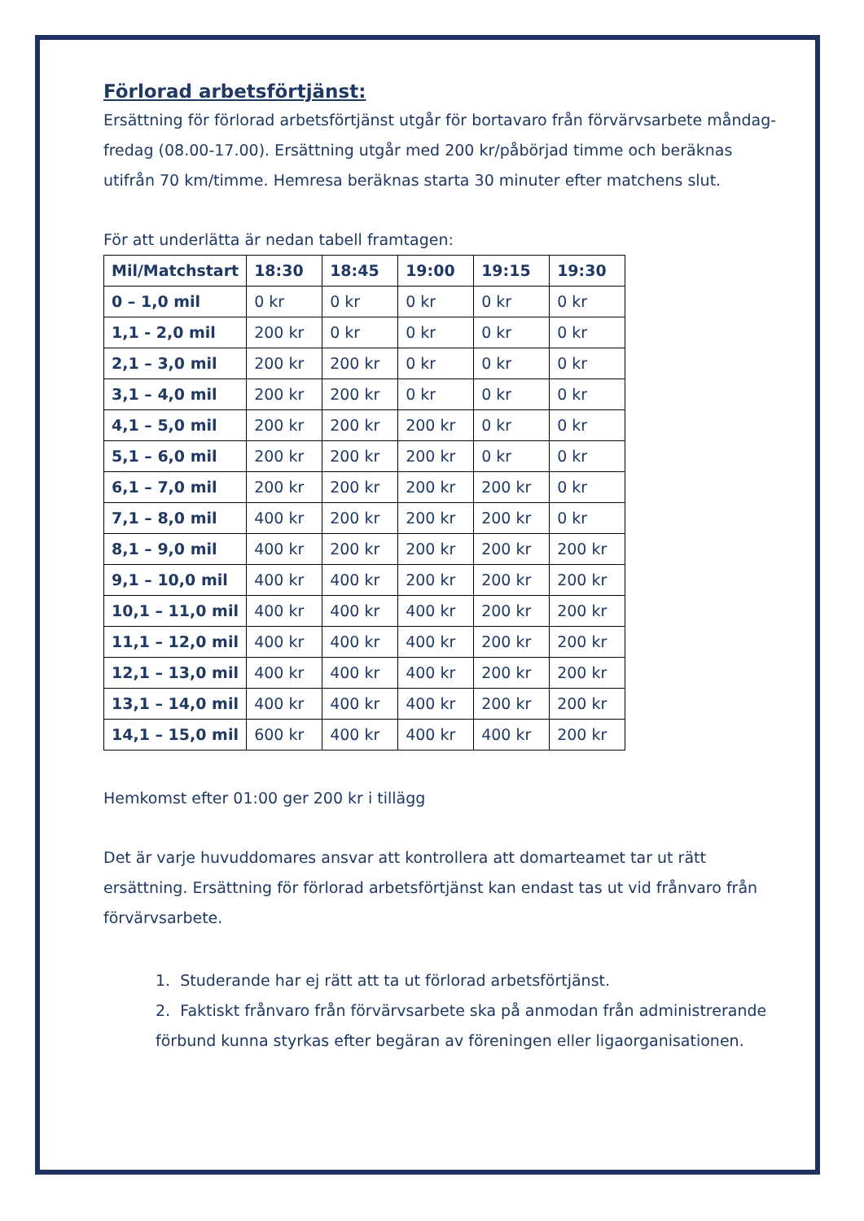Förlorad arbetsförtjänst:
Ersättning för förlorad arbetsförtjänst utgår för bortavaro från förvärvsarbete måndag-fredag (08.00-17.00). Ersättning utgår med 200 kr/påbörjad timme och beräknas utifrån 70 km/timme. Hemresa beräknas starta 30 minuter efter matchens slut.
För att underlätta är nedan tabell framtagen:
| Mil/Matchstart | 18:30 | 18:45 | 19:00 | 19:15 | 19:30 |
| --- | --- | --- | --- | --- | --- |
| 0 – 1,0 mil | 0 kr | 0 kr | 0 kr | 0 kr | 0 kr |
| 1,1 - 2,0 mil | 200 kr | 0 kr | 0 kr | 0 kr | 0 kr |
| 2,1 – 3,0 mil | 200 kr | 200 kr | 0 kr | 0 kr | 0 kr |
| 3,1 – 4,0 mil | 200 kr | 200 kr | 0 kr | 0 kr | 0 kr |
| 4,1 – 5,0 mil | 200 kr | 200 kr | 200 kr | 0 kr | 0 kr |
| 5,1 – 6,0 mil | 200 kr | 200 kr | 200 kr | 0 kr | 0 kr |
| 6,1 – 7,0 mil | 200 kr | 200 kr | 200 kr | 200 kr | 0 kr |
| 7,1 – 8,0 mil | 400 kr | 200 kr | 200 kr | 200 kr | 0 kr |
| 8,1 – 9,0 mil | 400 kr | 200 kr | 200 kr | 200 kr | 200 kr |
| 9,1 – 10,0 mil | 400 kr | 400 kr | 200 kr | 200 kr | 200 kr |
| 10,1 – 11,0 mil | 400 kr | 400 kr | 400 kr | 200 kr | 200 kr |
| 11,1 – 12,0 mil | 400 kr | 400 kr | 400 kr | 200 kr | 200 kr |
| 12,1 – 13,0 mil | 400 kr | 400 kr | 400 kr | 200 kr | 200 kr |
| 13,1 – 14,0 mil | 400 kr | 400 kr | 400 kr | 200 kr | 200 kr |
| 14,1 – 15,0 mil | 600 kr | 400 kr | 400 kr | 400 kr | 200 kr |
Hemkomst efter 01:00 ger 200 kr i tillägg
Det är varje huvuddomares ansvar att kontrollera att domarteamet tar ut rätt ersättning. Ersättning för förlorad arbetsförtjänst kan endast tas ut vid frånvaro från förvärvsarbete.
1. Studerande har ej rätt att ta ut förlorad arbetsförtjänst.
2. Faktiskt frånvaro från förvärvsarbete ska på anmodan från administrerande förbund kunna styrkas efter begäran av föreningen eller ligaorganisationen.